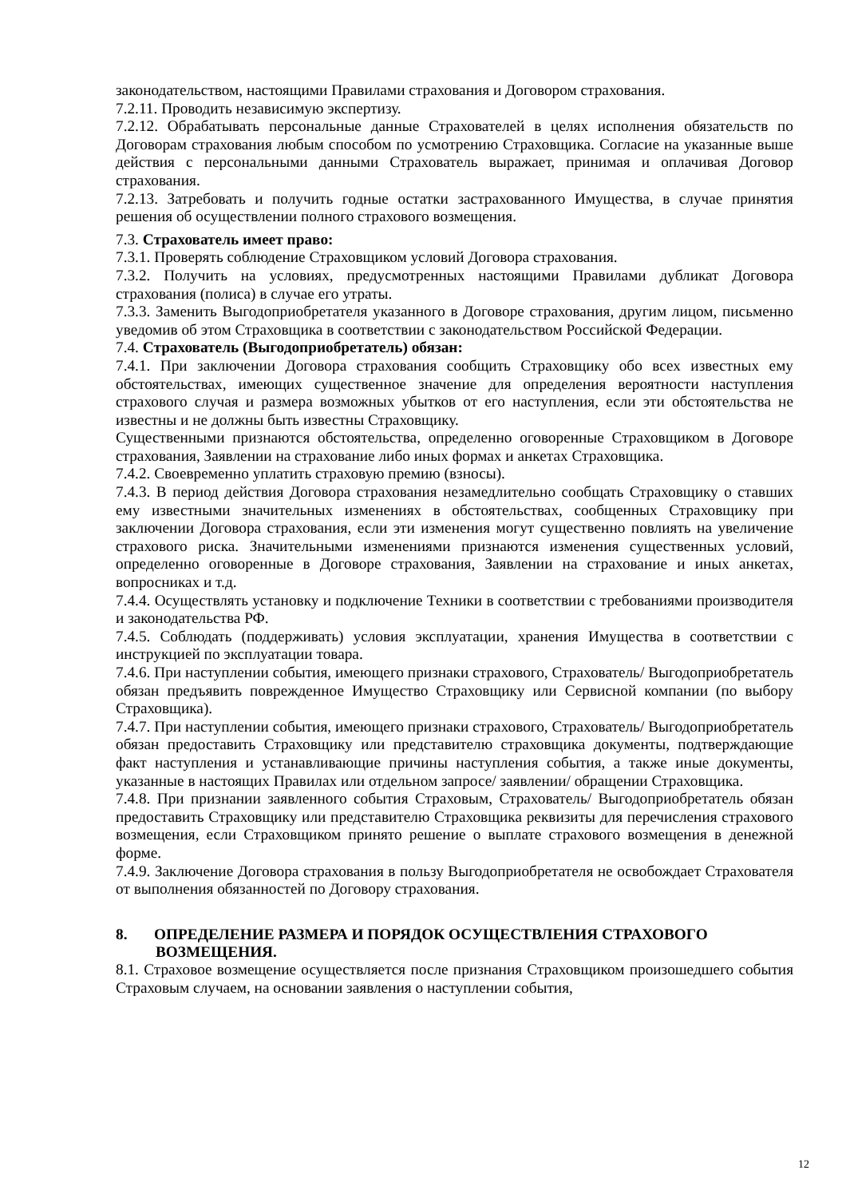законодательством, настоящими Правилами страхования и Договором страхования.
7.2.11. Проводить независимую экспертизу.
7.2.12. Обрабатывать персональные данные Страхователей в целях исполнения обязательств по Договорам страхования любым способом по усмотрению Страховщика. Согласие на указанные выше действия с персональными данными Страхователь выражает, принимая и оплачивая Договор страхования.
7.2.13. Затребовать и получить годные остатки застрахованного Имущества, в случае принятия решения об осуществлении полного страхового возмещения.
7.3. Страхователь имеет право:
7.3.1. Проверять соблюдение Страховщиком условий Договора страхования.
7.3.2. Получить на условиях, предусмотренных настоящими Правилами дубликат Договора страхования (полиса) в случае его утраты.
7.3.3. Заменить Выгодоприобретателя указанного в Договоре страхования, другим лицом, письменно уведомив об этом Страховщика в соответствии с законодательством Российской Федерации.
7.4. Страхователь (Выгодоприобретатель) обязан:
7.4.1. При заключении Договора страхования сообщить Страховщику обо всех известных ему обстоятельствах, имеющих существенное значение для определения вероятности наступления страхового случая и размера возможных убытков от его наступления, если эти обстоятельства не известны и не должны быть известны Страховщику.
Существенными признаются обстоятельства, определенно оговоренные Страховщиком в Договоре страхования, Заявлении на страхование либо иных формах и анкетах Страховщика.
7.4.2. Своевременно уплатить страховую премию (взносы).
7.4.3. В период действия Договора страхования незамедлительно сообщать Страховщику о ставших ему известными значительных изменениях в обстоятельствах, сообщенных Страховщику при заключении Договора страхования, если эти изменения могут существенно повлиять на увеличение страхового риска. Значительными изменениями признаются изменения существенных условий, определенно оговоренные в Договоре страхования, Заявлении на страхование и иных анкетах, вопросниках и т.д.
7.4.4. Осуществлять установку и подключение Техники в соответствии с требованиями производителя и законодательства РФ.
7.4.5. Соблюдать (поддерживать) условия эксплуатации, хранения Имущества в соответствии с инструкцией по эксплуатации товара.
7.4.6. При наступлении события, имеющего признаки страхового, Страхователь/ Выгодоприобретатель обязан предъявить поврежденное Имущество Страховщику или Сервисной компании (по выбору Страховщика).
7.4.7. При наступлении события, имеющего признаки страхового, Страхователь/ Выгодоприобретатель обязан предоставить Страховщику или представителю страховщика документы, подтверждающие факт наступления и устанавливающие причины наступления события, а также иные документы, указанные в настоящих Правилах или отдельном запросе/ заявлении/ обращении Страховщика.
7.4.8. При признании заявленного события Страховым, Страхователь/ Выгодоприобретатель обязан предоставить Страховщику или представителю Страховщика реквизиты для перечисления страхового возмещения, если Страховщиком принято решение о выплате страхового возмещения в денежной форме.
7.4.9. Заключение Договора страхования в пользу Выгодоприобретателя не освобождает Страхователя от выполнения обязанностей по Договору страхования.
8. ОПРЕДЕЛЕНИЕ РАЗМЕРА И ПОРЯДОК ОСУЩЕСТВЛЕНИЯ СТРАХОВОГО
ВОЗМЕЩЕНИЯ.
8.1. Страховое возмещение осуществляется после признания Страховщиком произошедшего события Страховым случаем, на основании заявления о наступлении события,
12